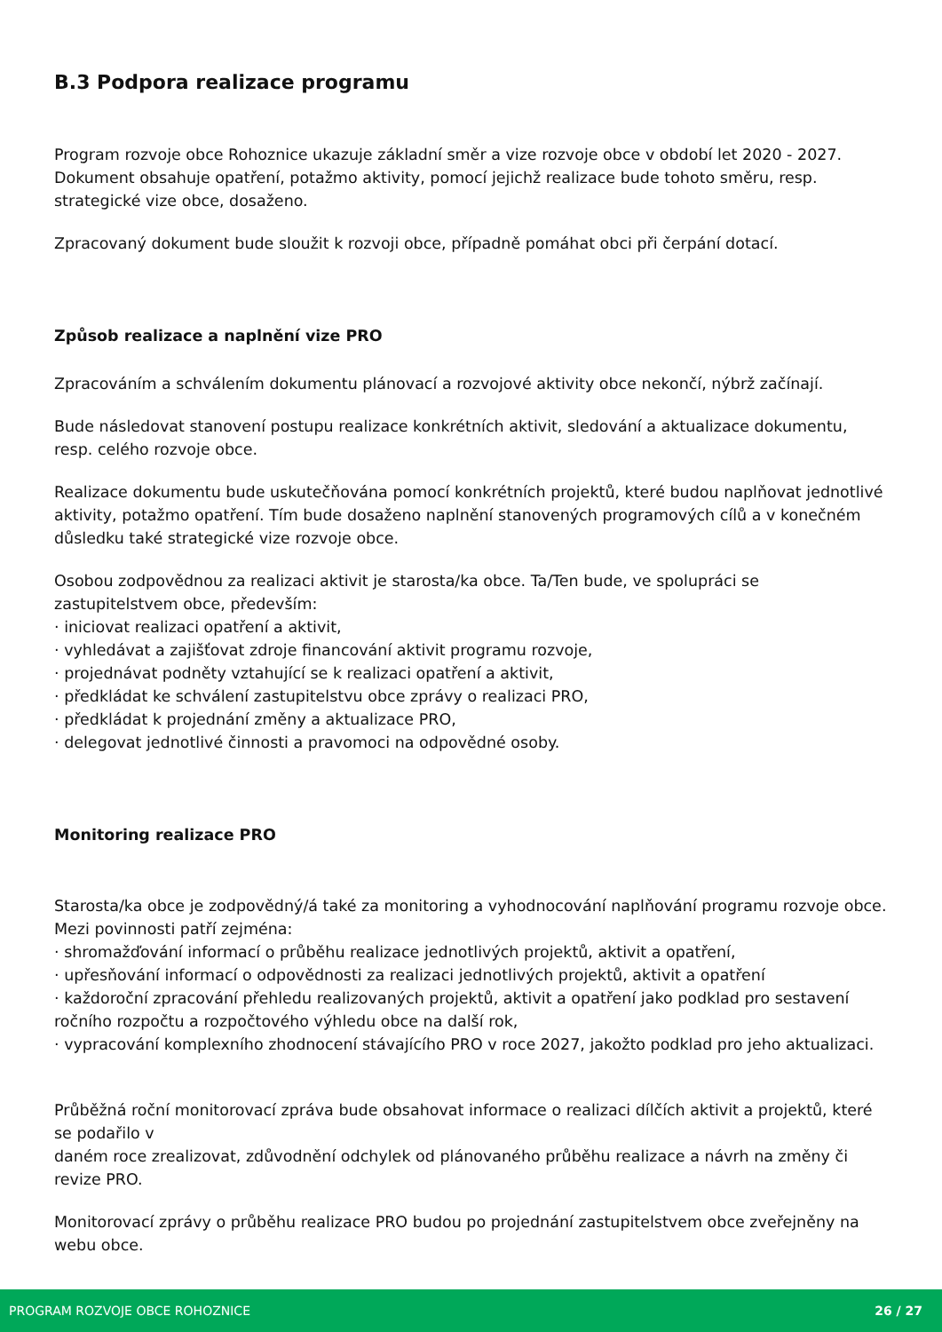B.3 Podpora realizace programu
Program rozvoje obce Rohoznice ukazuje základní směr a vize rozvoje obce v období let 2020 - 2027. Dokument obsahuje opatření, potažmo aktivity, pomocí jejichž realizace bude tohoto směru, resp. strategické vize obce, dosaženo.
Zpracovaný dokument bude sloužit k rozvoji obce, případně pomáhat obci při čerpání dotací.
Způsob realizace a naplnění vize PRO
Zpracováním a schválením dokumentu plánovací a rozvojové aktivity obce nekončí, nýbrž začínají.
Bude následovat stanovení postupu realizace konkrétních aktivit, sledování a aktualizace dokumentu, resp. celého rozvoje obce.
Realizace dokumentu bude uskutečňována pomocí konkrétních projektů, které budou naplňovat jednotlivé aktivity, potažmo opatření. Tím bude dosaženo naplnění stanovených programových cílů a v konečném důsledku také strategické vize rozvoje obce.
Osobou zodpovědnou za realizaci aktivit je starosta/ka obce. Ta/Ten bude, ve spolupráci se zastupitelstvem obce, především:
· iniciovat realizaci opatření a aktivit,
· vyhledávat a zajišťovat zdroje financování aktivit programu rozvoje,
· projednávat podněty vztahující se k realizaci opatření a aktivit,
· předkládat ke schválení zastupitelstvu obce zprávy o realizaci PRO,
· předkládat k projednání změny a aktualizace PRO,
· delegovat jednotlivé činnosti a pravomoci na odpovědné osoby.
Monitoring realizace PRO
Starosta/ka obce je zodpovědný/á také za monitoring a vyhodnocování naplňování programu rozvoje obce. Mezi povinnosti patří zejména:
· shromažďování informací o průběhu realizace jednotlivých projektů, aktivit a opatření,
· upřesňování informací o odpovědnosti za realizaci jednotlivých projektů, aktivit a opatření
· každoroční zpracování přehledu realizovaných projektů, aktivit a opatření jako podklad pro sestavení ročního rozpočtu a rozpočtového výhledu obce na další rok,
· vypracování komplexního zhodnocení stávajícího PRO v roce 2027, jakožto podklad pro jeho aktualizaci.
Průběžná roční monitorovací zpráva bude obsahovat informace o realizaci dílčích aktivit a projektů, které se podařilo v
daném roce zrealizovat, zdůvodnění odchylek od plánovaného průběhu realizace a návrh na změny či revize PRO.
Monitorovací zprávy o průběhu realizace PRO budou po projednání zastupitelstvem obce zveřejněny na webu obce.
PROGRAM ROZVOJE OBCE ROHOZNICE 26 / 27